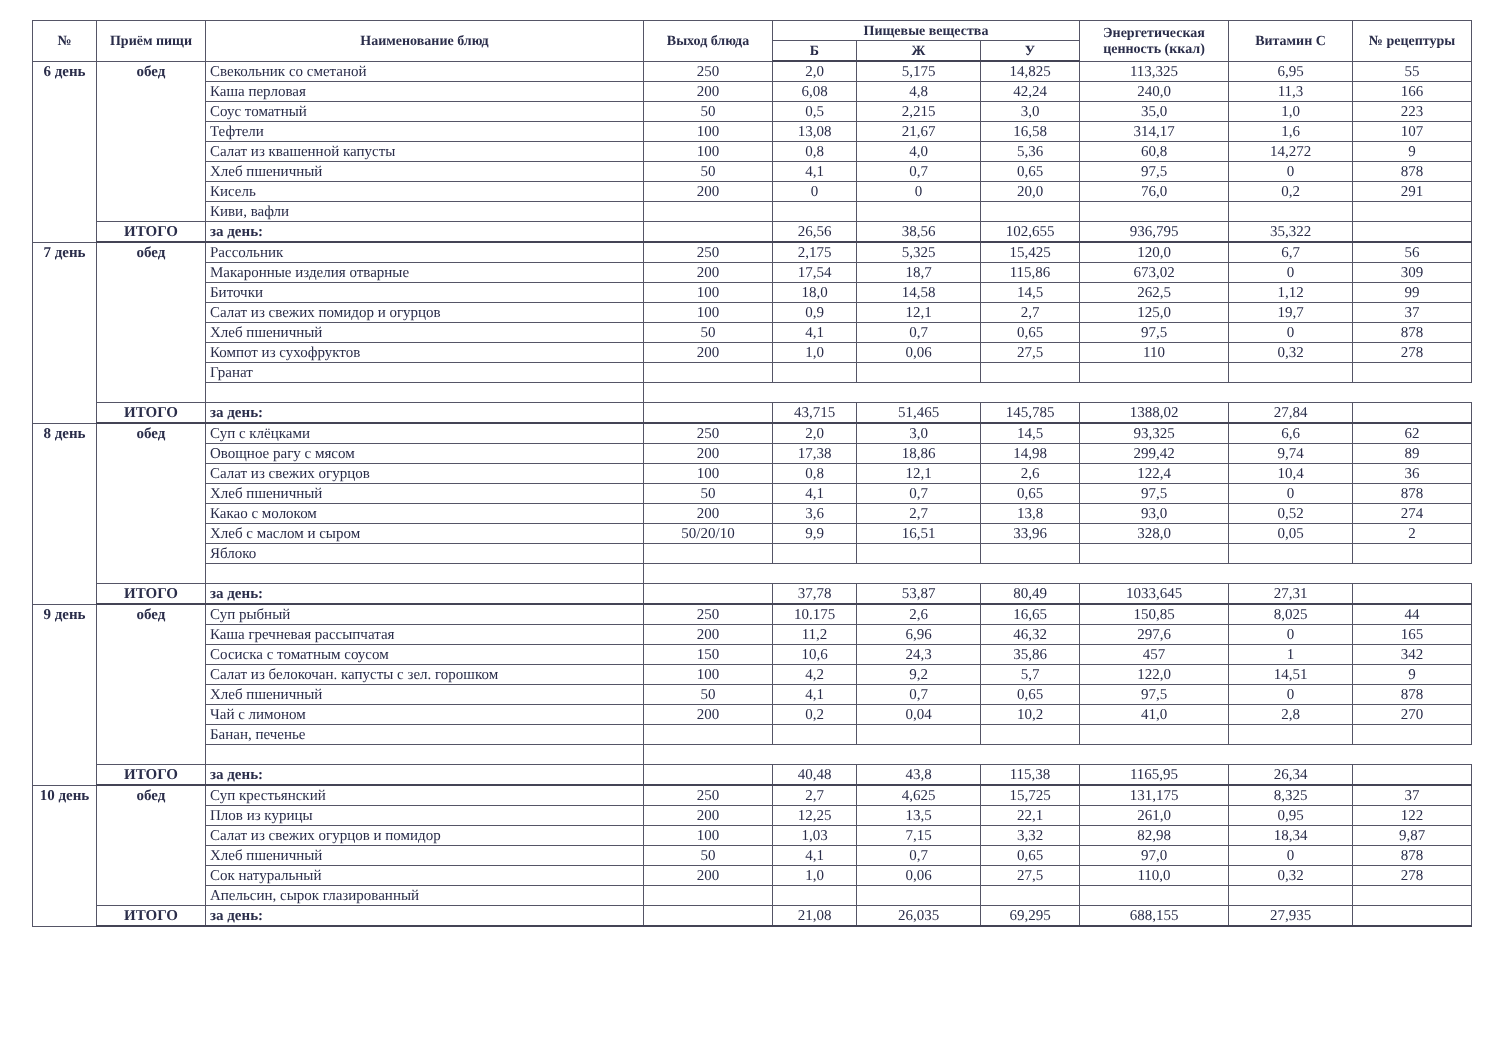| № | Приём пищи | Наименование блюд | Выход блюда | Пищевые вещества | | | Энергетическая ценность (ккал) | Витамин С | № рецептуры |
| --- | --- | --- | --- | --- | --- | --- | --- | --- | --- |
| | | | | Б | Ж | У | | | |
| 6 день | обед | Свекольник со сметаной | 250 | 2,0 | 5,175 | 14,825 | 113,325 | 6,95 | 55 |
| | | Каша перловая | 200 | 6,08 | 4,8 | 42,24 | 240,0 | 11,3 | 166 |
| | | Соус томатный | 50 | 0,5 | 2,215 | 3,0 | 35,0 | 1,0 | 223 |
| | | Тефтели | 100 | 13,08 | 21,67 | 16,58 | 314,17 | 1,6 | 107 |
| | | Салат из квашенной капусты | 100 | 0,8 | 4,0 | 5,36 | 60,8 | 14,272 | 9 |
| | | Хлеб пшеничный | 50 | 4,1 | 0,7 | 0,65 | 97,5 | 0 | 878 |
| | | Кисель | 200 | 0 | 0 | 20,0 | 76,0 | 0,2 | 291 |
| | | Киви, вафли | | | | | | | |
| | ИТОГО | за день: | | 26,56 | 38,56 | 102,655 | 936,795 | 35,322 | |
| 7 день | обед | Рассольник | 250 | 2,175 | 5,325 | 15,425 | 120,0 | 6,7 | 56 |
| | | Макаронные изделия отварные | 200 | 17,54 | 18,7 | 115,86 | 673,02 | 0 | 309 |
| | | Биточки | 100 | 18,0 | 14,58 | 14,5 | 262,5 | 1,12 | 99 |
| | | Салат из свежих помидор и огурцов | 100 | 0,9 | 12,1 | 2,7 | 125,0 | 19,7 | 37 |
| | | Хлеб пшеничный | 50 | 4,1 | 0,7 | 0,65 | 97,5 | 0 | 878 |
| | | Компот из сухофруктов | 200 | 1,0 | 0,06 | 27,5 | 110 | 0,32 | 278 |
| | | Гранат | | | | | | | |
| | ИТОГО | за день: | | 43,715 | 51,465 | 145,785 | 1388,02 | 27,84 | |
| 8 день | обед | Суп с клёцками | 250 | 2,0 | 3,0 | 14,5 | 93,325 | 6,6 | 62 |
| | | Овощное рагу с мясом | 200 | 17,38 | 18,86 | 14,98 | 299,42 | 9,74 | 89 |
| | | Салат из свежих огурцов | 100 | 0,8 | 12,1 | 2,6 | 122,4 | 10,4 | 36 |
| | | Хлеб пшеничный | 50 | 4,1 | 0,7 | 0,65 | 97,5 | 0 | 878 |
| | | Какао с молоком | 200 | 3,6 | 2,7 | 13,8 | 93,0 | 0,52 | 274 |
| | | Хлеб с маслом и сыром | 50/20/10 | 9,9 | 16,51 | 33,96 | 328,0 | 0,05 | 2 |
| | | Яблоко | | | | | | | |
| | ИТОГО | за день: | | 37,78 | 53,87 | 80,49 | 1033,645 | 27,31 | |
| 9 день | обед | Суп рыбный | 250 | 10.175 | 2,6 | 16,65 | 150,85 | 8,025 | 44 |
| | | Каша гречневая рассыпчатая | 200 | 11,2 | 6,96 | 46,32 | 297,6 | 0 | 165 |
| | | Сосиска с томатным соусом | 150 | 10,6 | 24,3 | 35,86 | 457 | 1 | 342 |
| | | Салат из белокочан. капусты с зел. горошком | 100 | 4,2 | 9,2 | 5,7 | 122,0 | 14,51 | 9 |
| | | Хлеб пшеничный | 50 | 4,1 | 0,7 | 0,65 | 97,5 | 0 | 878 |
| | | Чай с лимоном | 200 | 0,2 | 0,04 | 10,2 | 41,0 | 2,8 | 270 |
| | | Банан, печенье | | | | | | | |
| | ИТОГО | за день: | | 40,48 | 43,8 | 115,38 | 1165,95 | 26,34 | |
| 10 день | обед | Суп крестьянский | 250 | 2,7 | 4,625 | 15,725 | 131,175 | 8,325 | 37 |
| | | Плов из курицы | 200 | 12,25 | 13,5 | 22,1 | 261,0 | 0,95 | 122 |
| | | Салат из свежих огурцов и помидор | 100 | 1,03 | 7,15 | 3,32 | 82,98 | 18,34 | 9,87 |
| | | Хлеб пшеничный | 50 | 4,1 | 0,7 | 0,65 | 97,0 | 0 | 878 |
| | | Сок натуральный | 200 | 1,0 | 0,06 | 27,5 | 110,0 | 0,32 | 278 |
| | | Апельсин, сырок глазированный | | | | | | | |
| | ИТОГО | за день: | | 21,08 | 26,035 | 69,295 | 688,155 | 27,935 | |